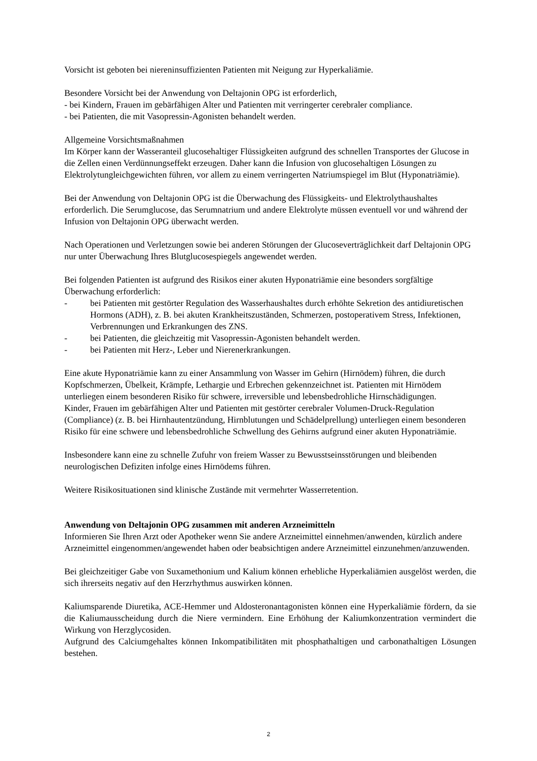Vorsicht ist geboten bei niereninsuffizienten Patienten mit Neigung zur Hyperkaliämie.
Besondere Vorsicht bei der Anwendung von Deltajonin OPG ist erforderlich,
- bei Kindern, Frauen im gebärfähigen Alter und Patienten mit verringerter cerebraler compliance.
- bei Patienten, die mit Vasopressin-Agonisten behandelt werden.
Allgemeine Vorsichtsmaßnahmen
Im Körper kann der Wasseranteil glucosehaltiger Flüssigkeiten aufgrund des schnellen Transportes der Glucose in die Zellen einen Verdünnungseffekt erzeugen. Daher kann die Infusion von glucosehaltigen Lösungen zu Elektrolytungleichgewichten führen, vor allem zu einem verringerten Natriumspiegel im Blut (Hyponatriämie).
Bei der Anwendung von Deltajonin OPG ist die Überwachung des Flüssigkeits- und Elektrolythaushaltes erforderlich. Die Serumglucose, das Serumnatrium und andere Elektrolyte müssen eventuell vor und während der Infusion von Deltajonin OPG überwacht werden.
Nach Operationen und Verletzungen sowie bei anderen Störungen der Glucoseverträglichkeit darf Deltajonin OPG nur unter Überwachung Ihres Blutglucosespiegels angewendet werden.
Bei folgenden Patienten ist aufgrund des Risikos einer akuten Hyponatriämie eine besonders sorgfältige Überwachung erforderlich:
- bei Patienten mit gestörter Regulation des Wasserhaushaltes durch erhöhte Sekretion des antidiuretischen Hormons (ADH), z. B. bei akuten Krankheitszuständen, Schmerzen, postoperativem Stress, Infektionen, Verbrennungen und Erkrankungen des ZNS.
- bei Patienten, die gleichzeitig mit Vasopressin-Agonisten behandelt werden.
- bei Patienten mit Herz-, Leber und Nierenerkrankungen.
Eine akute Hyponatriämie kann zu einer Ansammlung von Wasser im Gehirn (Hirnödem) führen, die durch Kopfschmerzen, Übelkeit, Krämpfe, Lethargie und Erbrechen gekennzeichnet ist. Patienten mit Hirnödem unterliegen einem besonderen Risiko für schwere, irreversible und lebensbedrohliche Hirnschädigungen.
Kinder, Frauen im gebärfähigen Alter und Patienten mit gestörter cerebraler Volumen-Druck-Regulation (Compliance) (z. B. bei Hirnhautentzündung, Hirnblutungen und Schädelprellung) unterliegen einem besonderen Risiko für eine schwere und lebensbedrohliche Schwellung des Gehirns aufgrund einer akuten Hyponatriämie.
Insbesondere kann eine zu schnelle Zufuhr von freiem Wasser zu Bewusstseinsstörungen und bleibenden neurologischen Defiziten infolge eines Hirnödems führen.
Weitere Risikosituationen sind klinische Zustände mit vermehrter Wasserretention.
Anwendung von Deltajonin OPG zusammen mit anderen Arzneimitteln
Informieren Sie Ihren Arzt oder Apotheker wenn Sie andere Arzneimittel einnehmen/anwenden, kürzlich andere Arzneimittel eingenommen/angewendet haben oder beabsichtigen andere Arzneimittel einzunehmen/anzuwenden.
Bei gleichzeitiger Gabe von Suxamethonium und Kalium können erhebliche Hyperkaliämien ausgelöst werden, die sich ihrerseits negativ auf den Herzrhythmus auswirken können.
Kaliumsparende Diuretika, ACE-Hemmer und Aldosteronantagonisten können eine Hyperkaliämie fördern, da sie die Kaliumausscheidung durch die Niere vermindern. Eine Erhöhung der Kaliumkonzentration vermindert die Wirkung von Herzglycosiden.
Aufgrund des Calciumgehaltes können Inkompatibilitäten mit phosphathaltigen und carbonathaltigen Lösungen bestehen.
2